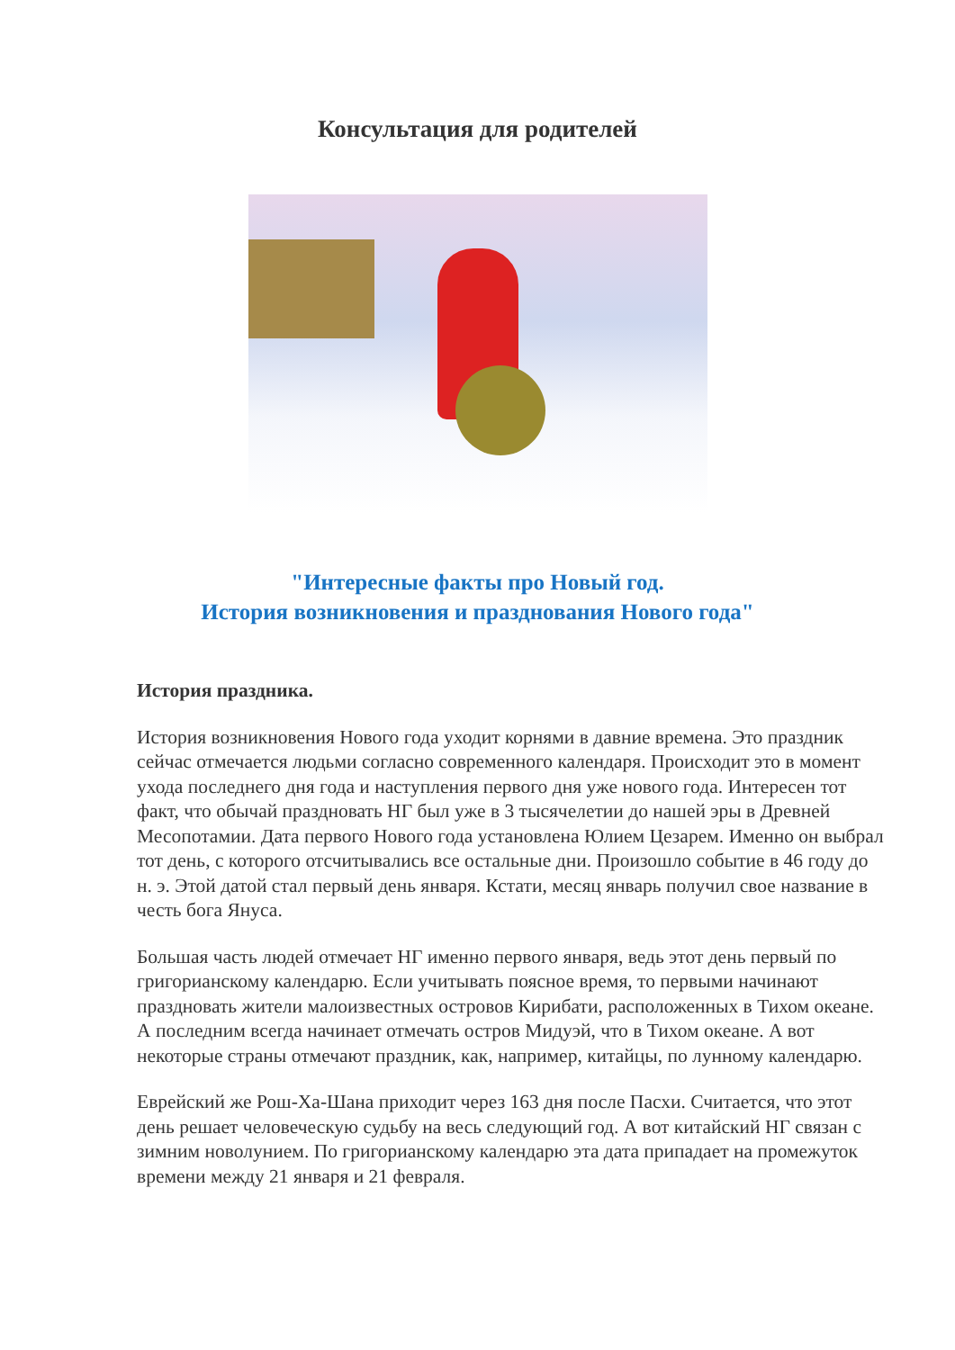Консультация для родителей
"Интересные факты про Новый год.
История возникновения и празднования Нового года"
История праздника.
История возникновения Нового года уходит корнями в давние времена. Это праздник сейчас отмечается людьми согласно современного календаря. Происходит это в момент ухода последнего дня года и наступления первого дня уже нового года. Интересен тот факт, что обычай праздновать НГ был уже в 3 тысячелетии до нашей эры в Древней Месопотамии. Дата первого Нового года установлена Юлием Цезарем. Именно он выбрал тот день, с которого отсчитывались все остальные дни. Произошло событие в 46 году до н. э. Этой датой стал первый день января. Кстати, месяц январь получил свое название в честь бога Януса.
Большая часть людей отмечает НГ именно первого января, ведь этот день первый по григорианскому календарю. Если учитывать поясное время, то первыми начинают праздновать жители малоизвестных островов Кирибати, расположенных в Тихом океане. А последним всегда начинает отмечать остров Мидуэй, что в Тихом океане. А вот некоторые страны отмечают праздник, как, например, китайцы, по лунному календарю.
Еврейский же Рош-Ха-Шана приходит через 163 дня после Пасхи. Считается, что этот день решает человеческую судьбу на весь следующий год. А вот китайский НГ связан с зимним новолунием. По григорианскому календарю эта дата припадает на промежуток времени между 21 января и 21 февраля.